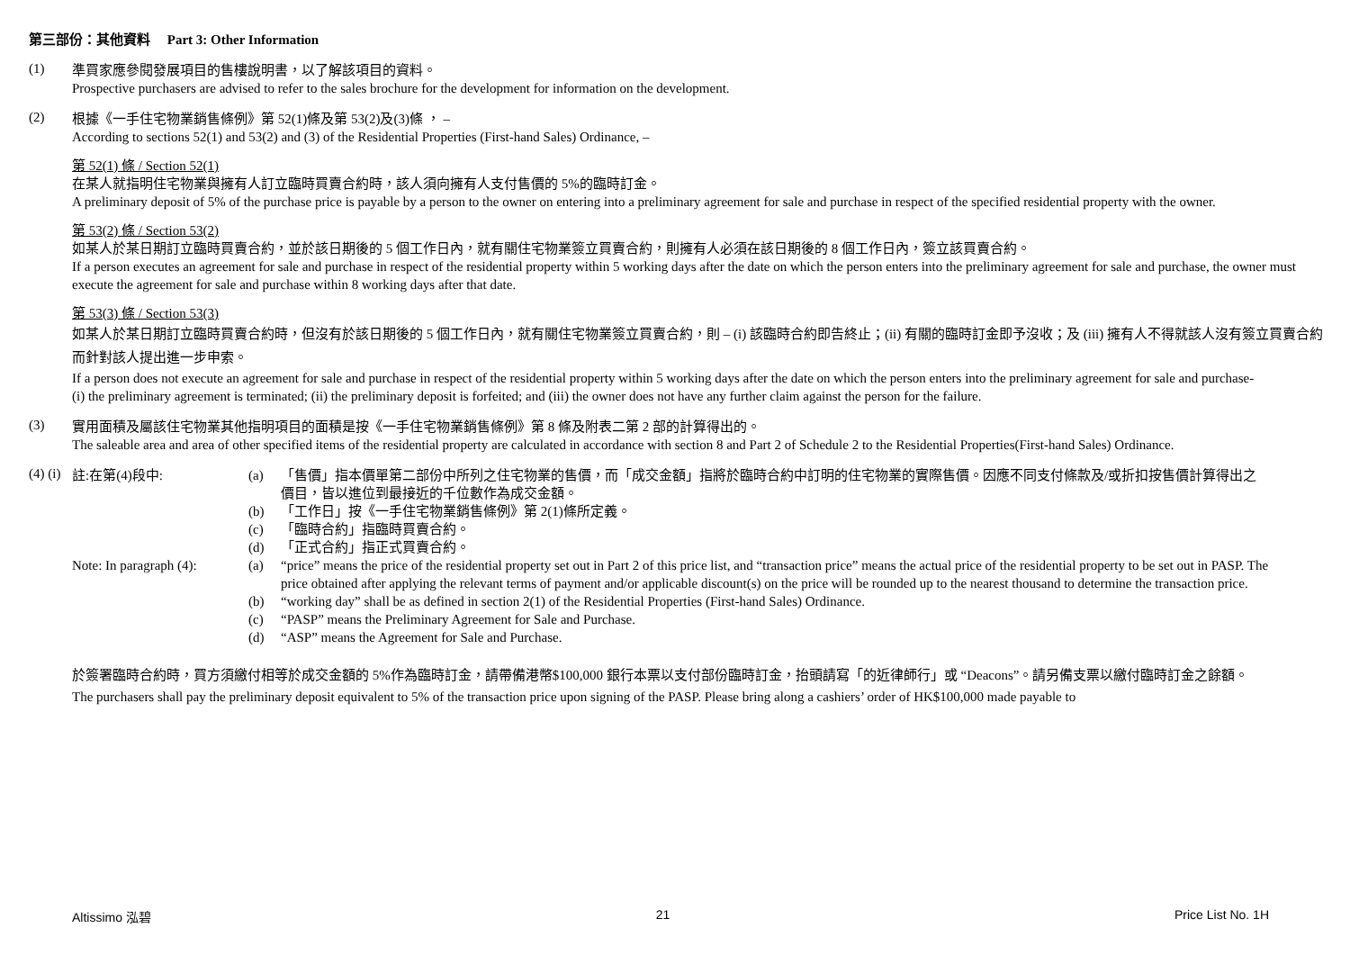第三部份：其他資料　 Part 3: Other Information
(1)
準買家應參閱發展項目的售樓說明書，以了解該項目的資料。
Prospective purchasers are advised to refer to the sales brochure for the development for information on the development.
(2)
根據《一手住宅物業銷售條例》第 52(1)條及第 53(2)及(3)條 ， –
According to sections 52(1) and 53(2) and (3) of the Residential Properties (First-hand Sales) Ordinance, –
第 52(1) 條 / Section 52(1)
在某人就指明住宅物業與擁有人訂立臨時買賣合約時，該人須向擁有人支付售價的 5%的臨時訂金。
A preliminary deposit of 5% of the purchase price is payable by a person to the owner on entering into a preliminary agreement for sale and purchase in respect of the specified residential property with the owner.
第 53(2) 條 / Section 53(2)
如某人於某日期訂立臨時買賣合約，並於該日期後的 5 個工作日內，就有關住宅物業簽立買賣合約，則擁有人必須在該日期後的 8 個工作日內，簽立該買賣合約。
If a person executes an agreement for sale and purchase in respect of the residential property within 5 working days after the date on which the person enters into the preliminary agreement for sale and purchase, the owner must execute the agreement for sale and purchase within 8 working days after that date.
第 53(3) 條 / Section 53(3)
如某人於某日期訂立臨時買賣合約時，但沒有於該日期後的 5 個工作日內，就有關住宅物業簽立買賣合約，則 – (i) 該臨時合約即告終止；(ii) 有關的臨時訂金即予沒收；及 (iii) 擁有人不得就該人沒有簽立買賣合約而針對該人提出進一步申索。
If a person does not execute an agreement for sale and purchase in respect of the residential property within 5 working days after the date on which the person enters into the preliminary agreement for sale and purchase-
(i) the preliminary agreement is terminated; (ii) the preliminary deposit is forfeited; and (iii) the owner does not have any further claim against the person for the failure.
(3)
實用面積及屬該住宅物業其他指明項目的面積是按《一手住宅物業銷售條例》第 8 條及附表二第 2 部的計算得出的。
The saleable area and area of other specified items of the residential property are calculated in accordance with section 8 and Part 2 of Schedule 2 to the Residential Properties(First-hand Sales) Ordinance.
(4) (i)
註:在第(4)段中: (a) 「售價」指本價單第二部份中所列之住宅物業的售價，而「成交金額」指將於臨時合約中訂明的住宅物業的實際售價。因應不同支付條款及/或折扣按售價計算得出之價目，皆以進位到最接近的千位數作為成交金額。
(b) 「工作日」按《一手住宅物業銷售條例》第 2(1)條所定義。
(c) 「臨時合約」指臨時買賣合約。
(d) 「正式合約」指正式買賣合約。
Note: In paragraph (4):
(a) “price” means the price of the residential property set out in Part 2 of this price list, and “transaction price” means the actual price of the residential property to be set out in PASP. The price obtained after applying the relevant terms of payment and/or applicable discount(s) on the price will be rounded up to the nearest thousand to determine the transaction price.
(b) “working day” shall be as defined in section 2(1) of the Residential Properties (First-hand Sales) Ordinance.
(c) “PASP” means the Preliminary Agreement for Sale and Purchase.
(d) “ASP” means the Agreement for Sale and Purchase.
於簽署臨時合約時，買方須繳付相等於成交金額的 5%作為臨時訂金，請帶備港幣$100,000 銀行本票以支付部份臨時訂金，抬頭請寫「的近律師行」或 “Deacons”。請另備支票以繳付臨時訂金之餘額。
The purchasers shall pay the preliminary deposit equivalent to 5% of the transaction price upon signing of the PASP. Please bring along a cashiers’ order of HK$100,000 made payable to
Altissimo 泓碧 21 Price List No. 1H